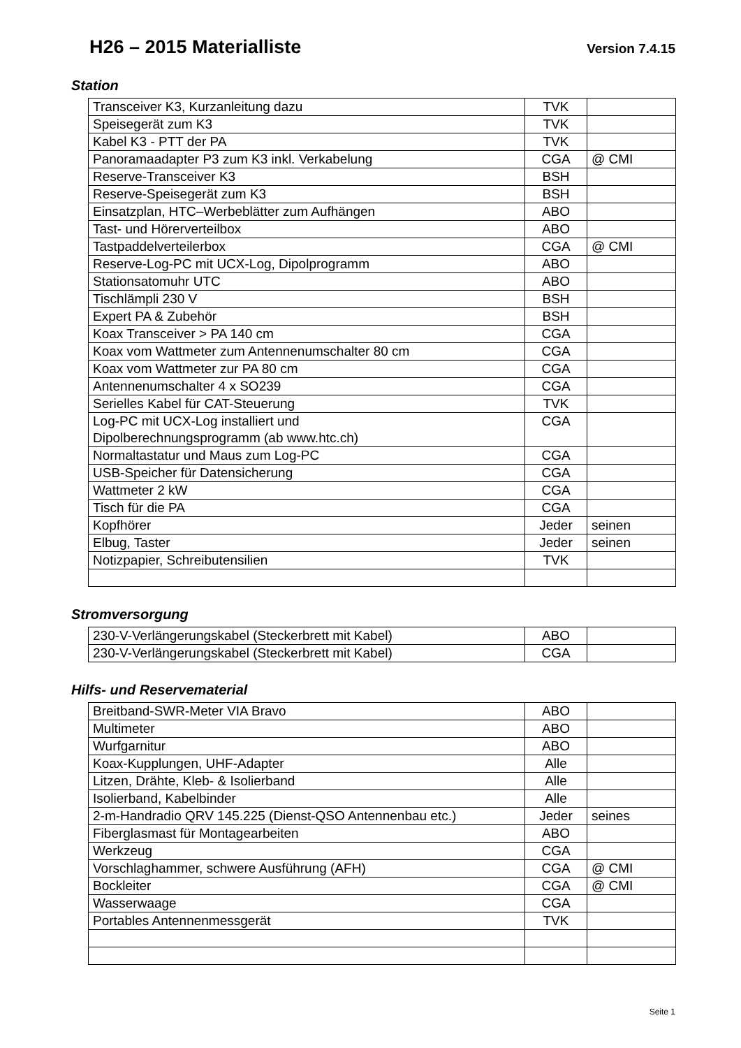H26 – 2015 Materialliste
Version 7.4.15
Station
| Transceiver K3, Kurzanleitung dazu | TVK | |
| Speisegerät zum K3 | TVK | |
| Kabel K3 - PTT der PA | TVK | |
| Panoramaadapter P3 zum K3 inkl. Verkabelung | CGA | @ CMI |
| Reserve-Transceiver K3 | BSH | |
| Reserve-Speisegerät zum K3 | BSH | |
| Einsatzplan, HTC–Werbeblätter zum Aufhängen | ABO | |
| Tast- und Hörerverteilbox | ABO | |
| Tastpaddelverteilerbox | CGA | @ CMI |
| Reserve-Log-PC mit UCX-Log, Dipolprogramm | ABO | |
| Stationsatomuhr UTC | ABO | |
| Tischlämpli 230 V | BSH | |
| Expert PA & Zubehör | BSH | |
| Koax Transceiver > PA 140 cm | CGA | |
| Koax vom Wattmeter zum Antennenumschalter 80 cm | CGA | |
| Koax vom Wattmeter zur PA 80 cm | CGA | |
| Antennenumschalter 4 x SO239 | CGA | |
| Serielles Kabel für CAT-Steuerung | TVK | |
| Log-PC mit UCX-Log installiert und Dipolberechnungsprogramm (ab www.htc.ch) | CGA | |
| Normaltastatur und Maus zum Log-PC | CGA | |
| USB-Speicher für Datensicherung | CGA | |
| Wattmeter 2 kW | CGA | |
| Tisch für die PA | CGA | |
| Kopfhörer | Jeder | seinen |
| Elbug, Taster | Jeder | seinen |
| Notizpapier, Schreibutensilien | TVK | |
Stromversorgung
| 230-V-Verlängerungskabel (Steckerbrett mit Kabel) | ABO | |
| 230-V-Verlängerungskabel (Steckerbrett mit Kabel) | CGA | |
Hilfs- und Reservematerial
| Breitband-SWR-Meter VIA Bravo | ABO | |
| Multimeter | ABO | |
| Wurfgarnitur | ABO | |
| Koax-Kupplungen, UHF-Adapter | Alle | |
| Litzen, Drähte, Kleb- & Isolierband | Alle | |
| Isolierband, Kabelbinder | Alle | |
| 2-m-Handradio QRV 145.225 (Dienst-QSO Antennenbau etc.) | Jeder | seines |
| Fiberglasmast für Montagearbeiten | ABO | |
| Werkzeug | CGA | |
| Vorschlaghammer, schwere Ausführung (AFH) | CGA | @ CMI |
| Bockleiter | CGA | @ CMI |
| Wasserwaage | CGA | |
| Portables Antennenmessgerät | TVK | |
Seite 1